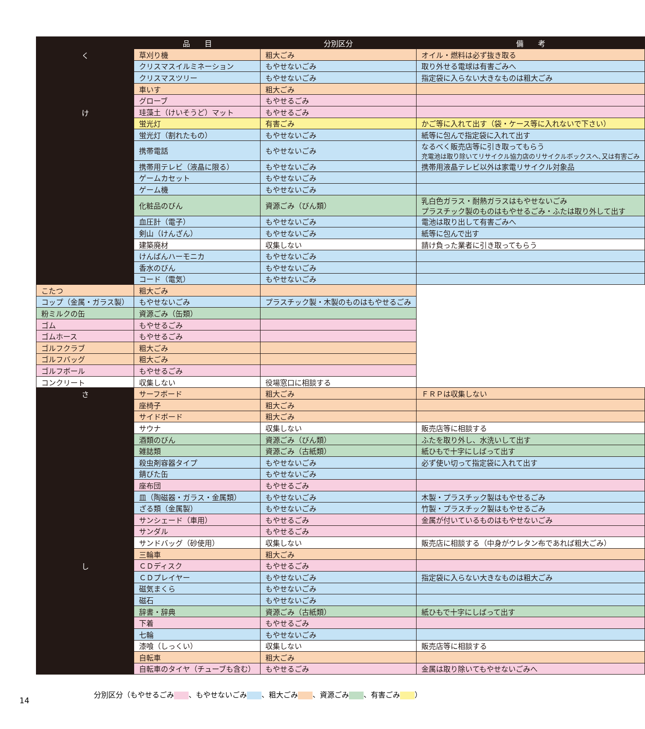| | 品 目 | 分別区分 | 備 考 | |
| --- | --- | --- | --- | --- |
| く | 草刈り機 | 粗大ごみ | オイル・燃料は必ず抜き取る | |
| | クリスマスイルミネーション | もやせないごみ | 取り外せる電球は有害ごみへ | |
| | クリスマスツリー | もやせないごみ | 指定袋に入らない大きなものは粗大ごみ | |
| | 車いす | 粗大ごみ | | |
| | グローブ | もやせるごみ | | |
| け | 珪藻土（けいそうど）マット | もやせるごみ | | |
| | 蛍光灯 | 有害ごみ | かご等に入れて出す（袋・ケース等に入れないで下さい） | |
| | 蛍光灯（割れたもの） | もやせないごみ | 紙等に包んで指定袋に入れて出す | |
| | 携帯電話 | もやせないごみ | なるべく販売店等に引き取ってもらう 充電池は取り除いてリサイクル協力店のリサイクルボックスへ､又は有害ごみ | |
| | 携帯用テレビ（液晶に限る） | もやせないごみ | 携帯用液晶テレビ以外は家電リサイクル対象品 | |
| | ゲームカセット | もやせないごみ | | |
| | ゲーム機 | もやせないごみ | | |
| | 化粧品のびん | 資源ごみ（びん類） | 乳白色ガラス・耐熱ガラスはもやせないごみ プラスチック製のものはもやせるごみ・ふたは取り外して出す | |
| | 血圧計（電子） | もやせないごみ | 電池は取り出して有害ごみへ | |
| | 剣山（けんざん） | もやせないごみ | 紙等に包んで出す | |
| | 建築廃材 | 収集しない | 請け負った業者に引き取ってもらう | |
| | けんばんハーモニカ | もやせないごみ | | |
| | 香水のびん | もやせないごみ | | |
| | コード（電気） | もやせないごみ | | |
| | こたつ | 粗大ごみ | | |
| | コップ（金属・ガラス製） | もやせないごみ | プラスチック製・木製のものはもやせるごみ | |
| | 粉ミルクの缶 | 資源ごみ（缶類） | | |
| | ゴム | もやせるごみ | | |
| | ゴムホース | もやせるごみ | | |
| | ゴルフクラブ | 粗大ごみ | | |
| | ゴルフバッグ | 粗大ごみ | | |
| | ゴルフボール | もやせるごみ | | |
| | コンクリート | 収集しない | 役場窓口に相談する | |
| | さ | サーフボード | 粗大ごみ | ＦＲＰは収集しない |
| | | 座椅子 | 粗大ごみ | |
| サイドボード | | 粗大ごみ | | |
| サウナ | | 収集しない | 販売店等に相談する | |
| 酒類のびん | | 資源ごみ（びん類） | ふたを取り外し、水洗いして出す | |
| 雑誌類 | | 資源ごみ（古紙類） | 紙ひもで十字にしばって出す | |
| 殺虫剤容器タイプ | | もやせないごみ | 必ず使い切って指定袋に入れて出す | |
| 錆びた缶 | | もやせないごみ | | |
| 座布団 | | もやせるごみ | | |
| 皿（陶磁器・ガラス・金属類） | | もやせないごみ | 木製・プラスチック製はもやせるごみ | |
| ざる類（金属製） | | もやせないごみ | 竹製・プラスチック製はもやせるごみ | |
| サンシェード（車用） | | もやせるごみ | 金属が付いているものはもやせないごみ | |
| サンダル | | もやせるごみ | | |
| サンドバッグ（砂使用） | | 収集しない | 販売店に相談する（中身がウレタン布であれば粗大ごみ） | |
| 三輪車 | | 粗大ごみ | | |
| し | ＣＤディスク | もやせるごみ | | |
| | ＣＤプレイヤー | もやせないごみ | 指定袋に入らない大きなものは粗大ごみ | |
| | 磁気まくら | もやせないごみ | | |
| | 磁石 | もやせないごみ | | |
| | 辞書・辞典 | 資源ごみ（古紙類） | 紙ひもで十字にしばって出す | |
| | 下着 | もやせるごみ | | |
| | 七輪 | もやせないごみ | | |
| | 漆喰（しっくい） | 収集しない | 販売店等に相談する | |
| | 自転車 | 粗大ごみ | | |
| | 自転車のタイヤ（チューブも含む） | もやせるごみ | 金属は取り除いてもやせないごみへ | |
分別区分（もやせるごみ 、もやせないごみ 、粗大ごみ 、資源ごみ 、有害ごみ ）
14